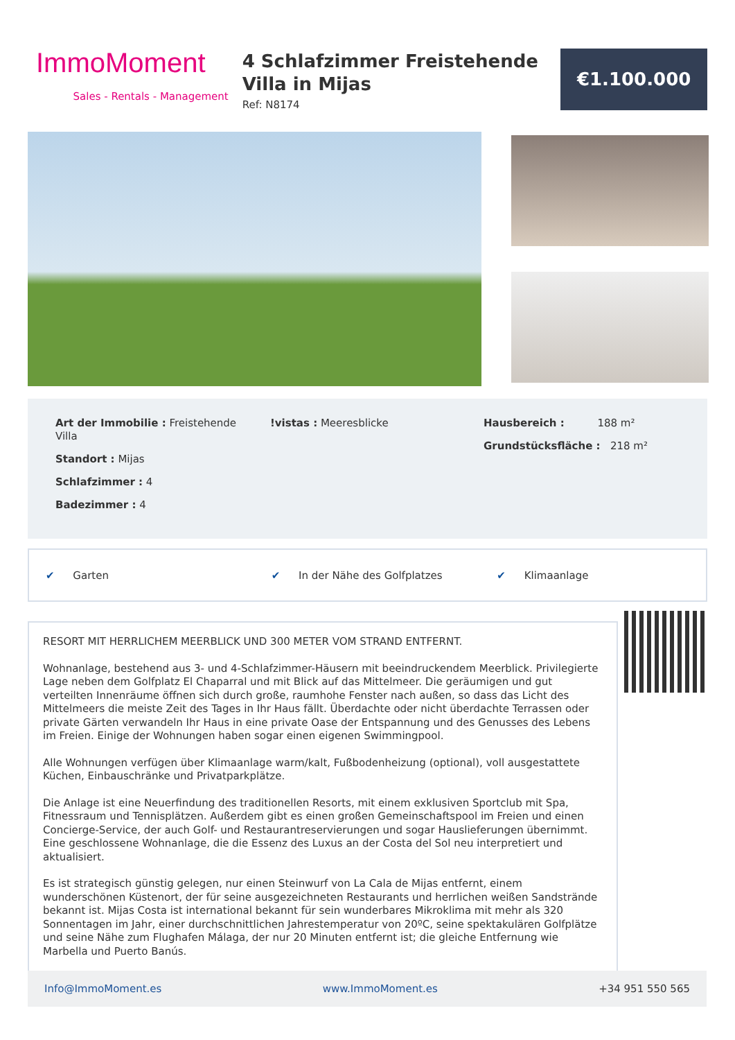ImmoMoment
Sales - Rentals - Management
4 Schlafzimmer Freistehende Villa in Mijas
Ref: N8174
€1.100.000
Art der Immobilie : Freistehende Villa
Standort : Mijas
Schlafzimmer : 4
Badezimmer : 4
!vistas : Meeresblicke Hausbereich : 188 m²
Grundstücksfläche : 218 m²
✔ Garten ✔ In der Nähe des Golfplatzes ✔ Klimaanlage
RESORT MIT HERRLICHEM MEERBLICK UND 300 METER VOM STRAND ENTFERNT.
Wohnanlage, bestehend aus 3- und 4-Schlafzimmer-Häusern mit beeindruckendem Meerblick. Privilegierte Lage neben dem Golfplatz El Chaparral und mit Blick auf das Mittelmeer. Die geräumigen und gut verteilten Innenräume öffnen sich durch große, raumhohe Fenster nach außen, so dass das Licht des Mittelmeers die meiste Zeit des Tages in Ihr Haus fällt. Überdachte oder nicht überdachte Terrassen oder private Gärten verwandeln Ihr Haus in eine private Oase der Entspannung und des Genusses des Lebens im Freien. Einige der Wohnungen haben sogar einen eigenen Swimmingpool.
Alle Wohnungen verfügen über Klimaanlage warm/kalt, Fußbodenheizung (optional), voll ausgestattete Küchen, Einbauschränke und Privatparkplätze.
Die Anlage ist eine Neuerfindung des traditionellen Resorts, mit einem exklusiven Sportclub mit Spa, Fitnessraum und Tennisplätzen. Außerdem gibt es einen großen Gemeinschaftspool im Freien und einen Concierge-Service, der auch Golf- und Restaurantreservierungen und sogar Hauslieferungen übernimmt. Eine geschlossene Wohnanlage, die die Essenz des Luxus an der Costa del Sol neu interpretiert und aktualisiert.
Es ist strategisch günstig gelegen, nur einen Steinwurf von La Cala de Mijas entfernt, einem wunderschönen Küstenort, der für seine ausgezeichneten Restaurants und herrlichen weißen Sandstrände bekannt ist. Mijas Costa ist international bekannt für sein wunderbares Mikroklima mit mehr als 320 Sonnentagen im Jahr, einer durchschnittlichen Jahrestemperatur von 20ºC, seine spektakulären Golfplätze und seine Nähe zum Flughafen Málaga, der nur 20 Minuten entfernt ist; die gleiche Entfernung wie Marbella und Puerto Banús.
Info@ImmoMoment.es www.ImmoMoment.es +34 951 550 565